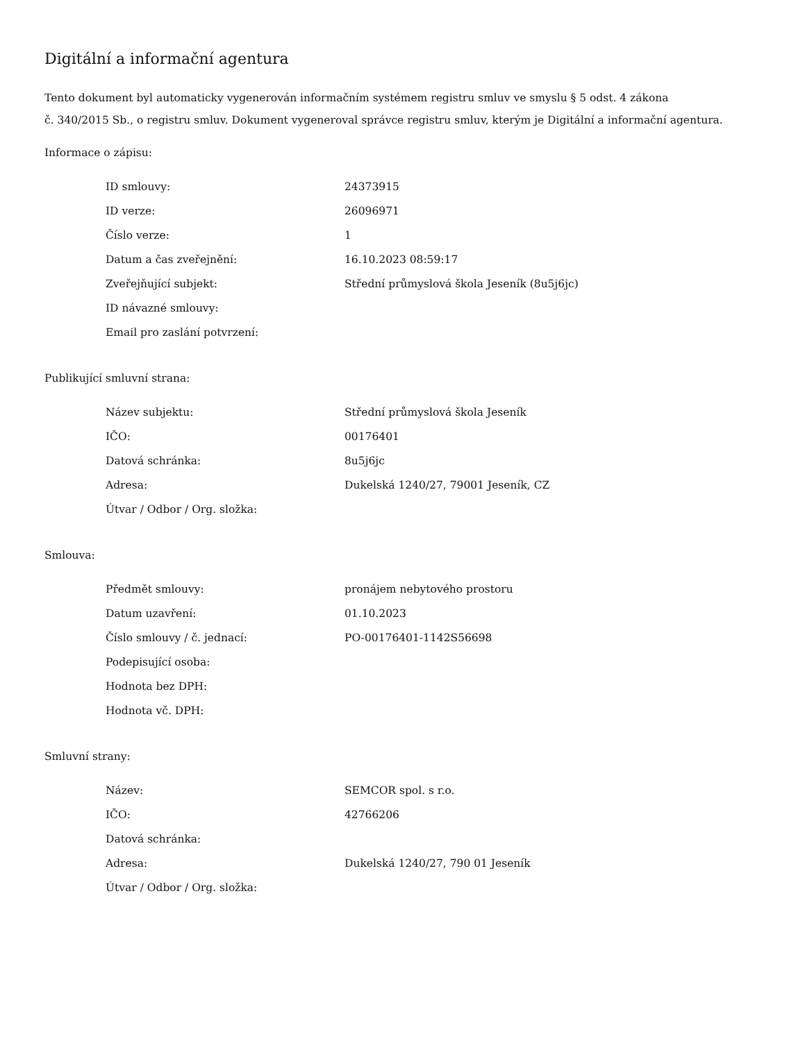Digitální a informační agentura
Tento dokument byl automaticky vygenerován informačním systémem registru smluv ve smyslu § 5 odst. 4 zákona
č. 340/2015 Sb., o registru smluv. Dokument vygeneroval správce registru smluv, kterým je Digitální a informační agentura.
Informace o zápisu:
| ID smlouvy: | 24373915 |
| ID verze: | 26096971 |
| Číslo verze: | 1 |
| Datum a čas zveřejnění: | 16.10.2023 08:59:17 |
| Zveřejňující subjekt: | Střední průmyslová škola Jeseník (8u5j6jc) |
| ID návazné smlouvy: | |
| Email pro zaslání potvrzení: | |
Publikující smluvní strana:
| Název subjektu: | Střední průmyslová škola Jeseník |
| IČO: | 00176401 |
| Datová schránka: | 8u5j6jc |
| Adresa: | Dukelská 1240/27, 79001 Jeseník, CZ |
| Útvar / Odbor / Org. složka: | |
Smlouva:
| Předmět smlouvy: | pronájem nebytového prostoru |
| Datum uzavření: | 01.10.2023 |
| Číslo smlouvy / č. jednací: | PO-00176401-1142S56698 |
| Podepisující osoba: | |
| Hodnota bez DPH: | |
| Hodnota vč. DPH: | |
Smluvní strany:
| Název: | SEMCOR spol. s r.o. |
| IČO: | 42766206 |
| Datová schránka: | |
| Adresa: | Dukelská 1240/27, 790 01 Jeseník |
| Útvar / Odbor / Org. složka: | |